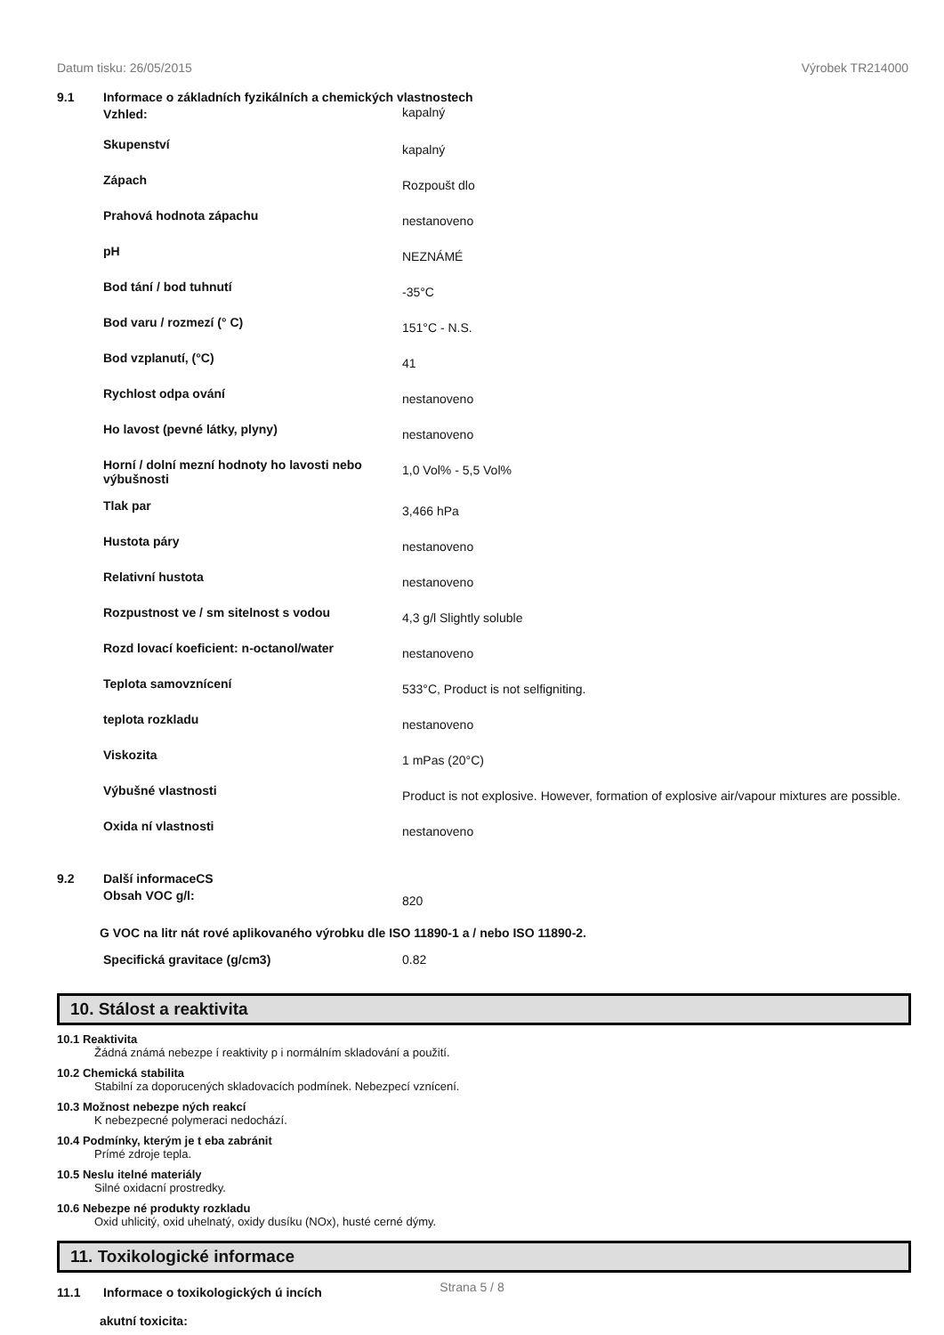Datum tisku: 26/05/2015 Výrobek TR214000
9.1 Informace o základních fyzikálních a chemických vlastnostech
| Vzhled: | kapalný |
| Skupenství | kapalný |
| Zápach | Rozpoušt dlo |
| Prahová hodnota zápachu | nestanoveno |
| pH | NEZNÁMÉ |
| Bod tání / bod tuhnutí | -35°C |
| Bod varu / rozmezí (° C) | 151°C - N.S. |
| Bod vzplanutí, (°C) | 41 |
| Rychlost odpa ování | nestanoveno |
| Ho lavost (pevné látky, plyny) | nestanoveno |
| Horní / dolní mezní hodnoty ho lavosti nebo výbušnosti | 1,0 Vol% - 5,5 Vol% |
| Tlak par | 3,466 hPa |
| Hustota páry | nestanoveno |
| Relativní hustota | nestanoveno |
| Rozpustnost ve / sm sitelnost s vodou | 4,3 g/l Slightly soluble |
| Rozd lovací koeficient: n-octanol/water | nestanoveno |
| Teplota samovznícení | 533°C, Product is not selfigniting. |
| teplota rozkladu | nestanoveno |
| Viskozita | 1 mPas (20°C) |
| Výbušné vlastnosti | Product is not explosive. However, formation of explosive air/vapour mixtures are possible. |
| Oxida ní vlastnosti | nestanoveno |
9.2 Další informaceCS
| Obsah VOC g/l: | 820 |
G VOC na litr nát rové aplikovaného výrobku dle ISO 11890-1 a / nebo ISO 11890-2.
| Specifická gravitace (g/cm3) | 0.82 |
10. Stálost a reaktivita
10.1 Reaktivita
Žádná známá nebezpe í reaktivity p i normálním skladování a použití.
10.2 Chemická stabilita
Stabilní za doporucených skladovacích podmínek. Nebezpecí vznícení.
10.3 Možnost nebezpe ných reakcí
K nebezpecné polymeraci nedochází.
10.4 Podmínky, kterým je t eba zabránit
Prímé zdroje tepla.
10.5 Neslu itelné materiály
Silné oxidacní prostredky.
10.6 Nebezpe né produkty rozkladu
Oxid uhlicitý, oxid uhelnatý, oxidy dusíku (NOx), husté cerné dýmy.
11. Toxikologické informace
11.1 Informace o toxikologických ú incích
akutní toxicita:
Strana 5 / 8